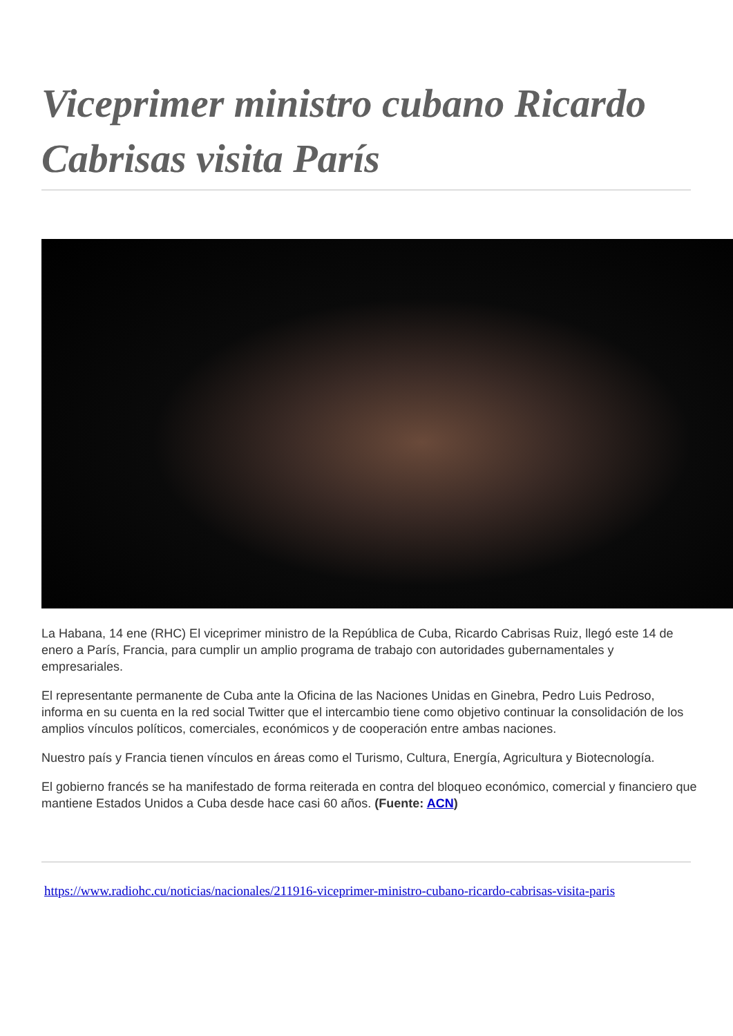Viceprimer ministro cubano Ricardo Cabrisas visita París
La Habana, 14 ene (RHC) El viceprimer ministro de la República de Cuba, Ricardo Cabrisas Ruiz, llegó este 14 de enero a París, Francia, para cumplir un amplio programa de trabajo con autoridades gubernamentales y empresariales.
El representante permanente de Cuba ante la Oficina de las Naciones Unidas en Ginebra, Pedro Luis Pedroso, informa en su cuenta en la red social Twitter que el intercambio tiene como objetivo continuar la consolidación de los amplios vínculos políticos, comerciales, económicos y de cooperación entre ambas naciones.
Nuestro país y Francia tienen vínculos en áreas como el Turismo, Cultura, Energía, Agricultura y Biotecnología.
El gobierno francés se ha manifestado de forma reiterada en contra del bloqueo económico, comercial y financiero que mantiene Estados Unidos a Cuba desde hace casi 60 años. (Fuente: ACN)
https://www.radiohc.cu/noticias/nacionales/211916-viceprimer-ministro-cubano-ricardo-cabrisas-visita-paris